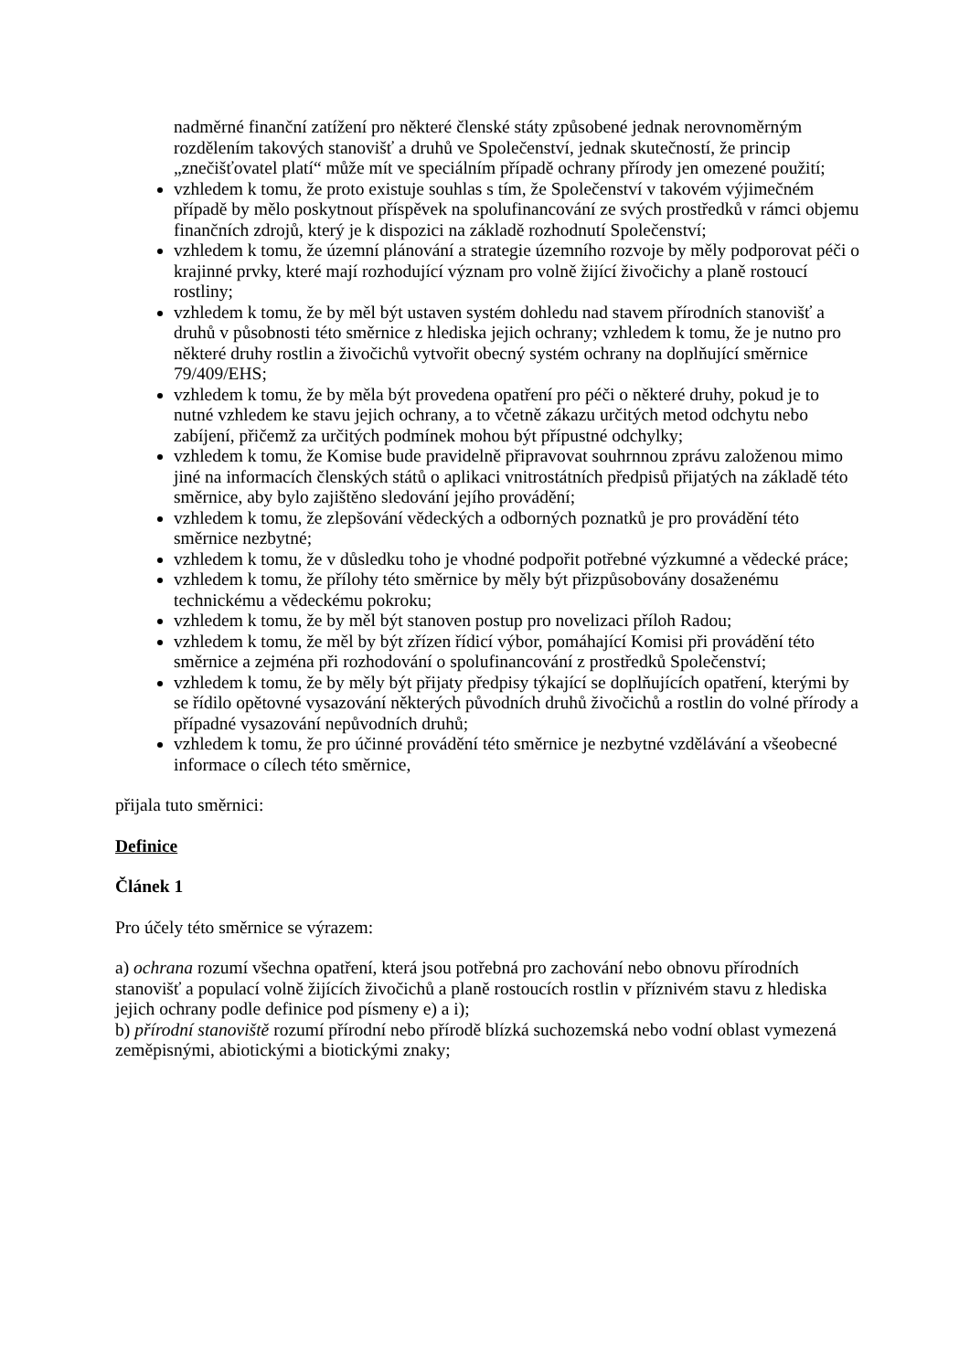nadměrné finanční zatížení pro některé členské státy způsobené jednak nerovnoměrným rozdělením takových stanovišť a druhů ve Společenství, jednak skutečností, že princip „znečišťovatel platí“ může mít ve speciálním případě ochrany přírody jen omezené použití;
vzhledem k tomu, že proto existuje souhlas s tím, že Společenství v takovém výjimečném případě by mělo poskytnout příspěvek na spolufinancování ze svých prostředků v rámci objemu finančních zdrojů, který je k dispozici na základě rozhodnutí Společenství;
vzhledem k tomu, že územní plánování a strategie územního rozvoje by měly podporovat péči o krajinné prvky, které mají rozhodující význam pro volně žijící živočichy a planě rostoucí rostliny;
vzhledem k tomu, že by měl být ustaven systém dohledu nad stavem přírodních stanovišť a druhů v působnosti této směrnice z hlediska jejich ochrany; vzhledem k tomu, že je nutno pro některé druhy rostlin a živočichů vytvořit obecný systém ochrany na doplňující směrnice 79/409/EHS;
vzhledem k tomu, že by měla být provedena opatření pro péči o některé druhy, pokud je to nutné vzhledem ke stavu jejich ochrany, a to včetně zákazu určitých metod odchytu nebo zabíjení, přičemž za určitých podmínek mohou být přípustné odchylky;
vzhledem k tomu, že Komise bude pravidelně připravovat souhrnnou zprávu založenou mimo jiné na informacích členských států o aplikaci vnitrostátních předpisů přijatých na základě této směrnice, aby bylo zajištěno sledování jejího provádění;
vzhledem k tomu, že zlepšování vědeckých a odborných poznatků je pro provádění této směrnice nezbytné;
vzhledem k tomu, že v důsledku toho je vhodné podpořit potřebné výzkumné a vědecké práce;
vzhledem k tomu, že přílohy této směrnice by měly být přizpůsobovány dosaženému technickému a vědeckému pokroku;
vzhledem k tomu, že by měl být stanoven postup pro novelizaci příloh Radou;
vzhledem k tomu, že měl by být zřízen řídicí výbor, pomáhající Komisi při provádění této směrnice a zejména při rozhodování o spolufinancování z prostředků Společenství;
vzhledem k tomu, že by měly být přijaty předpisy týkající se doplňujících opatření, kterými by se řídilo opětovné vysazování některých původních druhů živočichů a rostlin do volné přírody a případné vysazování nepůvodních druhů;
vzhledem k tomu, že pro účinné provádění této směrnice je nezbytné vzdělávání a všeobecné informace o cílech této směrnice,
přijala tuto směrnici:
Definice
Článek 1
Pro účely této směrnice se výrazem:
a) ochrana rozumí všechna opatření, která jsou potřebná pro zachování nebo obnovu přírodních stanovišť a populací volně žijících živočichů a planě rostoucích rostlin v příznivém stavu z hlediska jejich ochrany podle definice pod písmeny e) a i);
b) přírodní stanoviště rozumí přírodní nebo přírodě blízká suchozemská nebo vodní oblast vymezená zeměpisnými, abiotickými a biotickými znaky;